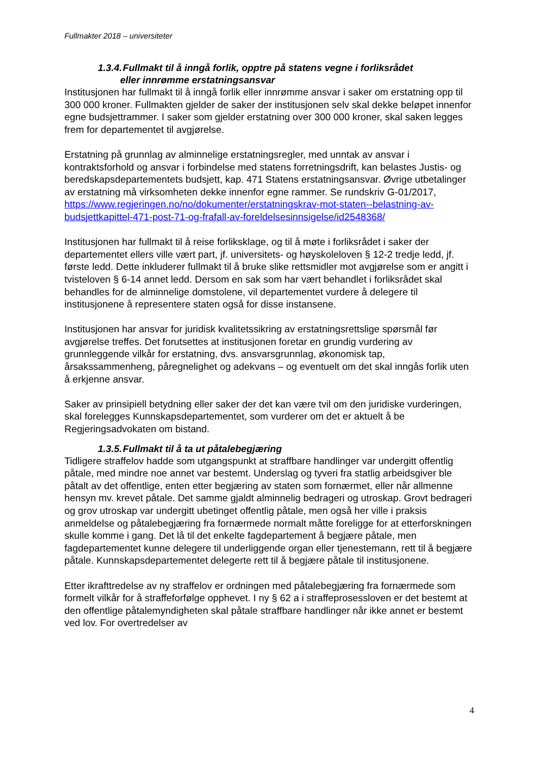Fullmakter 2018 – universiteter
1.3.4. Fullmakt til å inngå forlik, opptre på statens vegne i forliksrådet
eller innrømme erstatningsansvar
Institusjonen har fullmakt til å inngå forlik eller innrømme ansvar i saker om erstatning opp til 300 000 kroner. Fullmakten gjelder de saker der institusjonen selv skal dekke beløpet innenfor egne budsjettrammer. I saker som gjelder erstatning over 300 000 kroner, skal saken legges frem for departementet til avgjørelse.
Erstatning på grunnlag av alminnelige erstatningsregler, med unntak av ansvar i kontraktsforhold og ansvar i forbindelse med statens forretningsdrift, kan belastes Justis- og beredskapsdepartementets budsjett, kap. 471 Statens erstatningsansvar. Øvrige utbetalinger av erstatning må virksomheten dekke innenfor egne rammer. Se rundskriv G-01/2017, https://www.regjeringen.no/no/dokumenter/erstatningskrav-mot-staten--belastning-av-budsjettkapittel-471-post-71-og-frafall-av-foreldelsesinnsigelse/id2548368/
Institusjonen har fullmakt til å reise forliksklage, og til å møte i forliksrådet i saker der departementet ellers ville vært part, jf. universitets- og høyskoleloven § 12-2 tredje ledd, jf. første ledd. Dette inkluderer fullmakt til å bruke slike rettsmidler mot avgjørelse som er angitt i tvisteloven § 6-14 annet ledd. Dersom en sak som har vært behandlet i forliksrådet skal behandles for de alminnelige domstolene, vil departementet vurdere å delegere til institusjonene å representere staten også for disse instansene.
Institusjonen har ansvar for juridisk kvalitetssikring av erstatningsrettslige spørsmål før avgjørelse treffes. Det forutsettes at institusjonen foretar en grundig vurdering av grunnleggende vilkår for erstatning, dvs. ansvarsgrunnlag, økonomisk tap, årsakssammenheng, påregnelighet og adekvans – og eventuelt om det skal inngås forlik uten å erkjenne ansvar.
Saker av prinsipiell betydning eller saker der det kan være tvil om den juridiske vurderingen, skal forelegges Kunnskapsdepartementet, som vurderer om det er aktuelt å be Regjeringsadvokaten om bistand.
1.3.5. Fullmakt til å ta ut påtalebegjæring
Tidligere straffelov hadde som utgangspunkt at straffbare handlinger var undergitt offentlig påtale, med mindre noe annet var bestemt. Underslag og tyveri fra statlig arbeidsgiver ble påtalt av det offentlige, enten etter begjæring av staten som fornærmet, eller når allmenne hensyn mv. krevet påtale. Det samme gjaldt alminnelig bedrageri og utroskap. Grovt bedrageri og grov utroskap var undergitt ubetinget offentlig påtale, men også her ville i praksis anmeldelse og påtalebegjæring fra fornærmede normalt måtte foreligge for at etterforskningen skulle komme i gang. Det lå til det enkelte fagdepartement å begjære påtale, men fagdepartementet kunne delegere til underliggende organ eller tjenestemann, rett til å begjære påtale. Kunnskapsdepartementet delegerte rett til å begjære påtale til institusjonene.
Etter ikrafttredelse av ny straffelov er ordningen med påtalebegjæring fra fornærmede som formelt vilkår for å straffeforfølge opphevet. I ny § 62 a i straffeprosessloven er det bestemt at den offentlige påtalemyndigheten skal påtale straffbare handlinger når ikke annet er bestemt ved lov. For overtredelser av
4